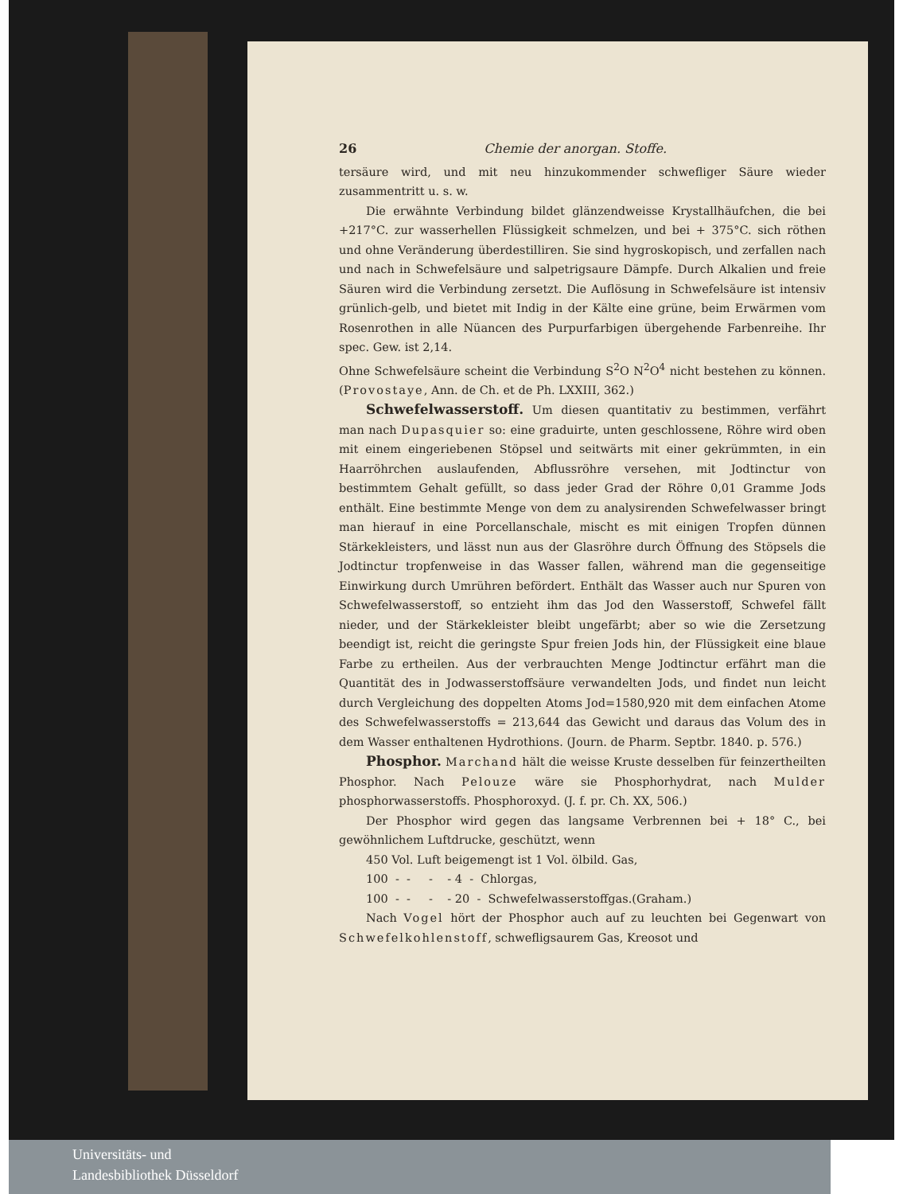26 Chemie der anorgan. Stoffe.
tersäure wird, und mit neu hinzukommender schwefliger Säure wieder zusammentritt u. s. w.
Die erwähnte Verbindung bildet glänzendweisse Krystallhäufchen, die bei +217°C. zur wasserhellen Flüssigkeit schmelzen, und bei + 375°C. sich röthen und ohne Veränderung überdestilliren. Sie sind hygroskopisch, und zerfallen nach und nach in Schwefelsäure und salpetrigsaure Dämpfe. Durch Alkalien und freie Säuren wird die Verbindung zersetzt. Die Auflösung in Schwefelsäure ist intensiv grünlich-gelb, und bietet mit Indig in der Kälte eine grüne, beim Erwärmen vom Rosenrothen in alle Nüancen des Purpurfarbigen übergehende Farbenreihe. Ihr spec. Gew. ist 2,14.
Ohne Schwefelsäure scheint die Verbindung S<sup>2</sup>O N<sup>2</sup>O<sup>4</sup> nicht bestehen zu können. (Provostaye, Ann. de Ch. et de Ph. LXXIII, 362.)
Schwefelwasserstoff. Um diesen quantitativ zu bestimmen, verfährt man nach Dupasquier so: eine graduirte, unten geschlossene, Röhre wird oben mit einem eingeriebenen Stöpsel und seitwärts mit einer gekrümmten, in ein Haarröhrchen auslaufenden, Abflussröhre versehen, mit Jodtinctur von bestimmtem Gehalt gefüllt, so dass jeder Grad der Röhre 0,01 Gramme Jods enthält. Eine bestimmte Menge von dem zu analysirenden Schwefelwasser bringt man hierauf in eine Porcellanschale, mischt es mit einigen Tropfen dünnen Stärkekleisters, und lässt nun aus der Glasröhre durch Öffnung des Stöpsels die Jodtinctur tropfenweise in das Wasser fallen, während man die gegenseitige Einwirkung durch Umrühren befördert. Enthält das Wasser auch nur Spuren von Schwefelwasserstoff, so entzieht ihm das Jod den Wasserstoff, Schwefel fällt nieder, und der Stärkekleister bleibt ungefärbt; aber so wie die Zersetzung beendigt ist, reicht die geringste Spur freien Jods hin, der Flüssigkeit eine blaue Farbe zu ertheilen. Aus der verbrauchten Menge Jodtinctur erfährt man die Quantität des in Jodwasserstoffsäure verwandelten Jods, und findet nun leicht durch Vergleichung des doppelten Atoms Jod=1580,920 mit dem einfachen Atome des Schwefelwasserstoffs = 213,644 das Gewicht und daraus das Volum des in dem Wasser enthaltenen Hydrothions. (Journ. de Pharm. Septbr. 1840. p. 576.)
Phosphor. Marchand hält die weisse Kruste desselben für feinzertheilten Phosphor. Nach Pelouze wäre sie Phosphorhydrat, nach Mulder phosphorwasserstoffs. Phosphoroxyd. (J. f. pr. Ch. XX, 506.)
Der Phosphor wird gegen das langsame Verbrennen bei + 18° C., bei gewöhnlichem Luftdrucke, geschützt, wenn
450 Vol. Luft beigemengt ist 1 Vol. ölbild. Gas,
100 - - - - 4 - Chlorgas,
100 - - - - 20 - Schwefelwasserstoffgas.(Graham.)
Nach Vogel hört der Phosphor auch auf zu leuchten bei Gegenwart von Schwefelkohlenstoff, schwefligsaurem Gas, Kreosot und
Universitäts- und
Landesbibliothek Düsseldorf